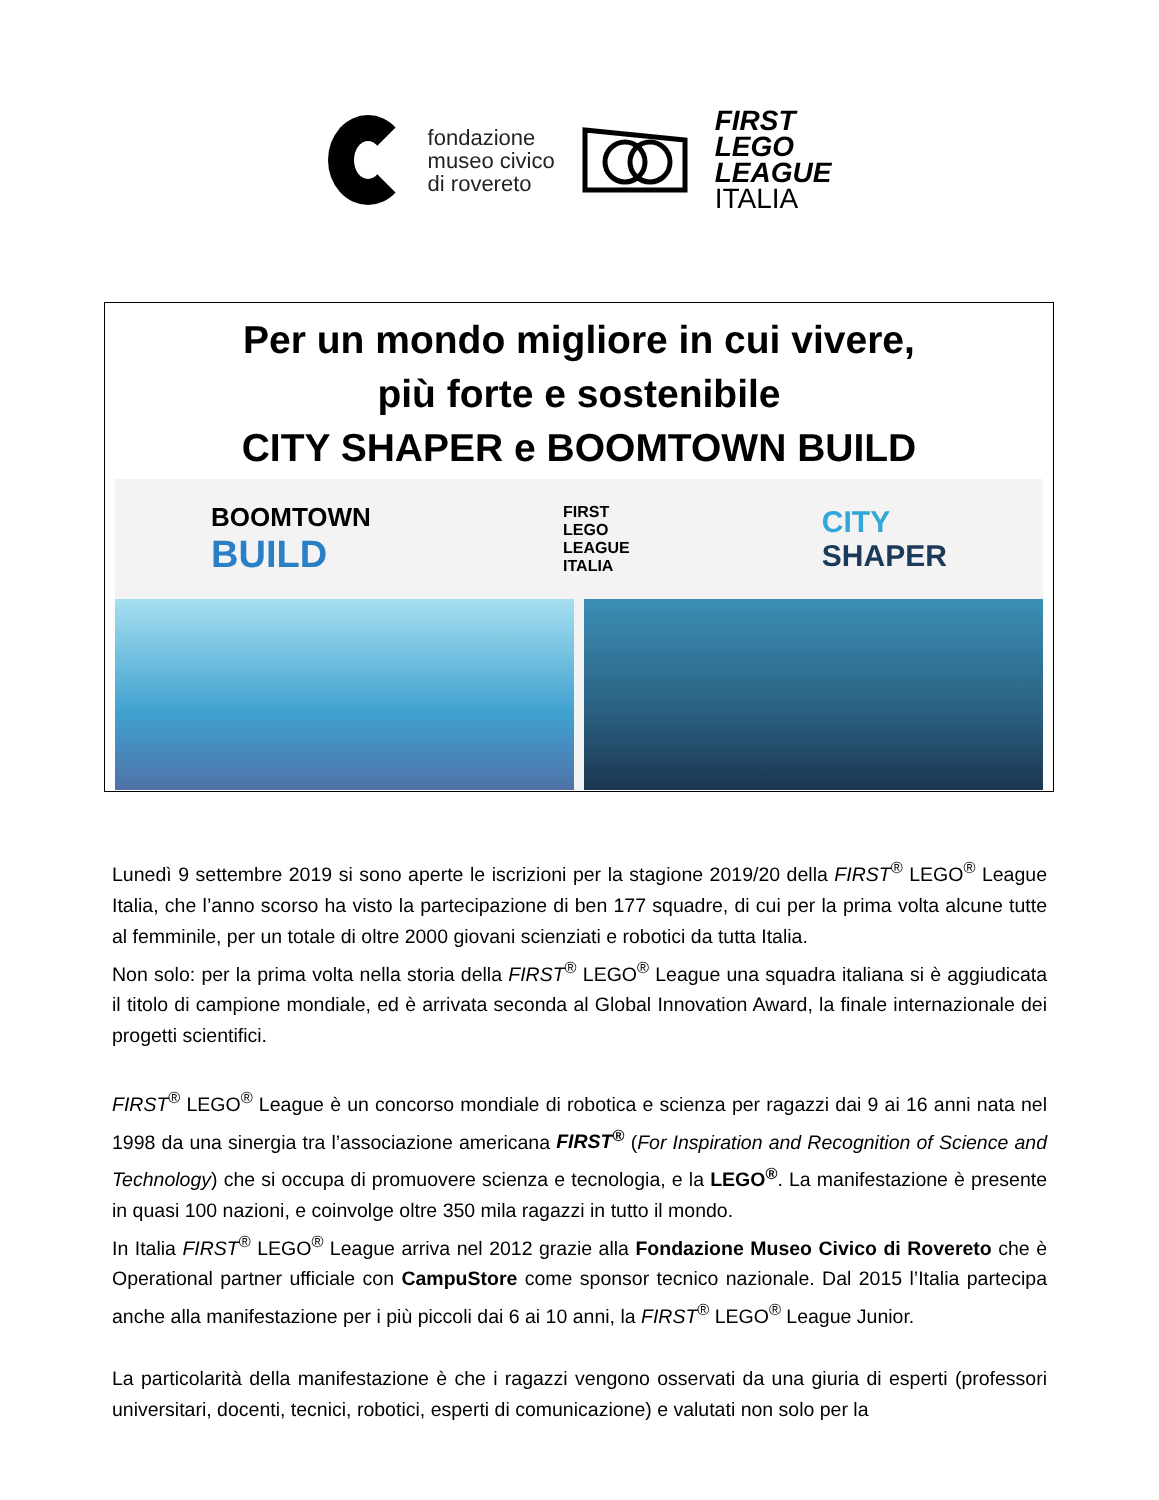fondazione
museo civico
di rovereto
FIRST
LEGO
LEAGUE
ITALIA
Per un mondo migliore in cui vivere,
più forte e sostenibile
CITY SHAPER e BOOMTOWN BUILD
BOOMTOWN
BUILD
FIRST
LEGO
LEAGUE
ITALIA
CITY
SHAPER
Lunedì 9 settembre 2019 si sono aperte le iscrizioni per la stagione 2019/20 della FIRST<sup>®</sup> LEGO<sup>®</sup> League Italia, che l’anno scorso ha visto la partecipazione di ben 177 squadre, di cui per la prima volta alcune tutte al femminile, per un totale di oltre 2000 giovani scienziati e robotici da tutta Italia.
Non solo: per la prima volta nella storia della FIRST<sup>®</sup> LEGO<sup>®</sup> League una squadra italiana si è aggiudicata il titolo di campione mondiale, ed è arrivata seconda al Global Innovation Award, la finale internazionale dei progetti scientifici.
FIRST<sup>®</sup> LEGO<sup>®</sup> League è un concorso mondiale di robotica e scienza per ragazzi dai 9 ai 16 anni nata nel 1998 da una sinergia tra l’associazione americana FIRST<sup>®</sup> (For Inspiration and Recognition of Science and Technology) che si occupa di promuovere scienza e tecnologia, e la LEGO<sup>®</sup>. La manifestazione è presente in quasi 100 nazioni, e coinvolge oltre 350 mila ragazzi in tutto il mondo.
In Italia FIRST<sup>®</sup> LEGO<sup>®</sup> League arriva nel 2012 grazie alla Fondazione Museo Civico di Rovereto che è Operational partner ufficiale con CampuStore come sponsor tecnico nazionale. Dal 2015 l’Italia partecipa anche alla manifestazione per i più piccoli dai 6 ai 10 anni, la FIRST<sup>®</sup> LEGO<sup>®</sup> League Junior.
La particolarità della manifestazione è che i ragazzi vengono osservati da una giuria di esperti (professori universitari, docenti, tecnici, robotici, esperti di comunicazione) e valutati non solo per la